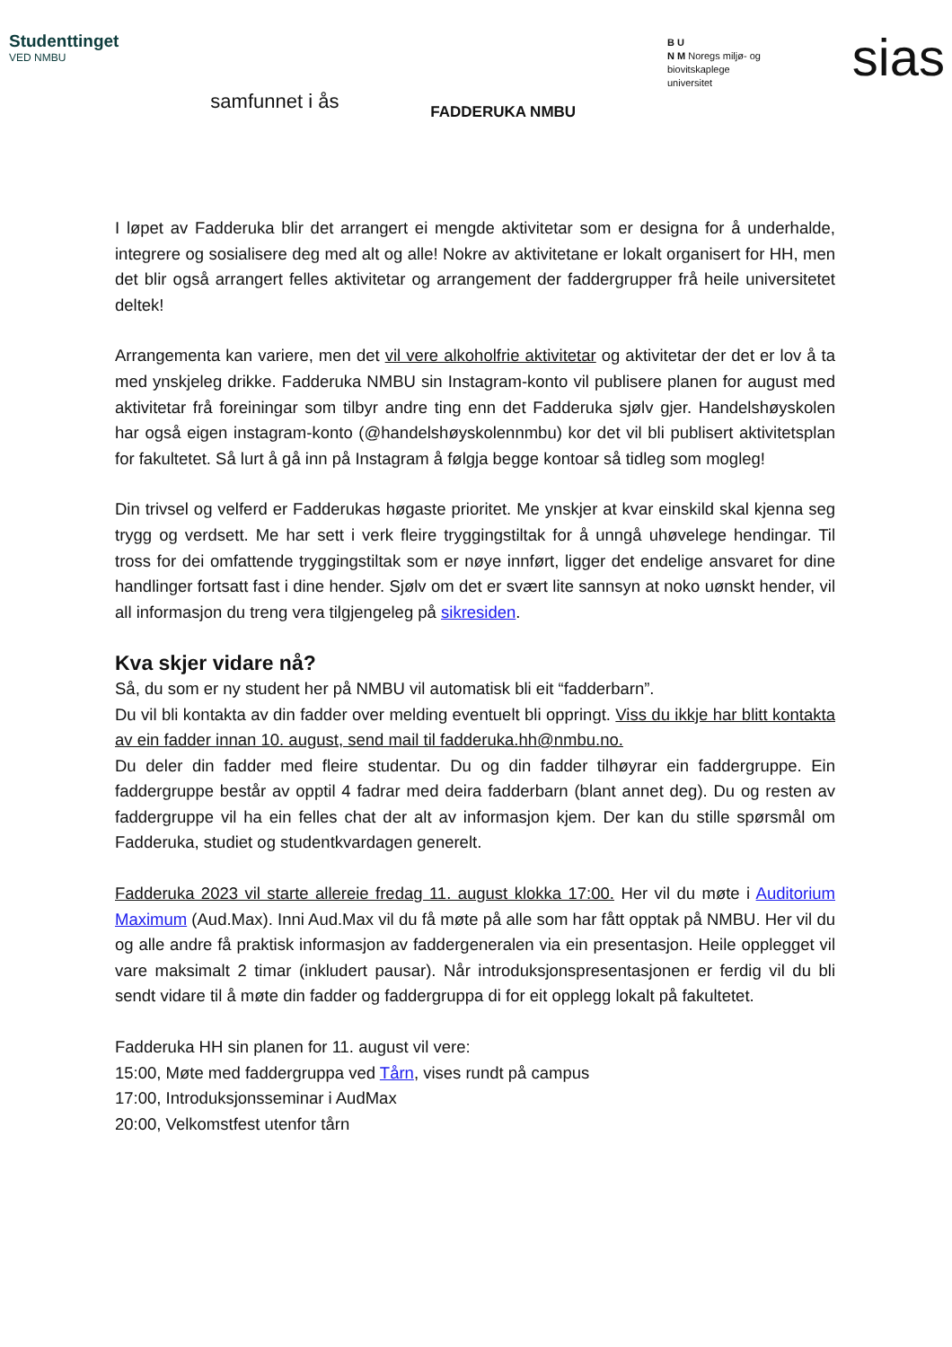Studenttinget
VED NMBU
samfunnet i ås
FADDERUKA NMBU
B U
N M Noregs miljø- og
biovitskaplege
universitet
sias
I løpet av Fadderuka blir det arrangert ei mengde aktivitetar som er designa for å underhalde, integrere og sosialisere deg med alt og alle! Nokre av aktivitetane er lokalt organisert for HH, men det blir også arrangert felles aktivitetar og arrangement der faddergrupper frå heile universitetet deltek!
Arrangementa kan variere, men det vil vere alkoholfrie aktivitetar og aktivitetar der det er lov å ta med ynskjeleg drikke. Fadderuka NMBU sin Instagram-konto vil publisere planen for august med aktivitetar frå foreiningar som tilbyr andre ting enn det Fadderuka sjølv gjer. Handelshøyskolen har også eigen instagram-konto (@handelshøyskolennmbu) kor det vil bli publisert aktivitetsplan for fakultetet. Så lurt å gå inn på Instagram å følgja begge kontoar så tidleg som mogleg!
Din trivsel og velferd er Fadderukas høgaste prioritet. Me ynskjer at kvar einskild skal kjenna seg trygg og verdsett. Me har sett i verk fleire tryggingstiltak for å unngå uhøvelege hendingar. Til tross for dei omfattende tryggingstiltak som er nøye innført, ligger det endelige ansvaret for dine handlinger fortsatt fast i dine hender. Sjølv om det er svært lite sannsyn at noko uønskt hender, vil all informasjon du treng vera tilgjengeleg på sikresiden.
Kva skjer vidare nå?
Så, du som er ny student her på NMBU vil automatisk bli eit “fadderbarn”.
Du vil bli kontakta av din fadder over melding eventuelt bli oppringt. Viss du ikkje har blitt kontakta av ein fadder innan 10. august, send mail til fadderuka.hh@nmbu.no.
Du deler din fadder med fleire studentar. Du og din fadder tilhøyrar ein faddergruppe. Ein faddergruppe består av opptil 4 fadrar med deira fadderbarn (blant annet deg). Du og resten av faddergruppe vil ha ein felles chat der alt av informasjon kjem. Der kan du stille spørsmål om Fadderuka, studiet og studentkvardagen generelt.
Fadderuka 2023 vil starte allereie fredag 11. august klokka 17:00. Her vil du møte i Auditorium Maximum (Aud.Max). Inni Aud.Max vil du få møte på alle som har fått opptak på NMBU. Her vil du og alle andre få praktisk informasjon av faddergeneralen via ein presentasjon. Heile opplegget vil vare maksimalt 2 timar (inkludert pausar). Når introduksjonspresentasjonen er ferdig vil du bli sendt vidare til å møte din fadder og faddergruppa di for eit opplegg lokalt på fakultetet.
Fadderuka HH sin planen for 11. august vil vere:
15:00, Møte med faddergruppa ved Tårn, vises rundt på campus
17:00, Introduksjonsseminar i AudMax
20:00, Velkomstfest utenfor tårn